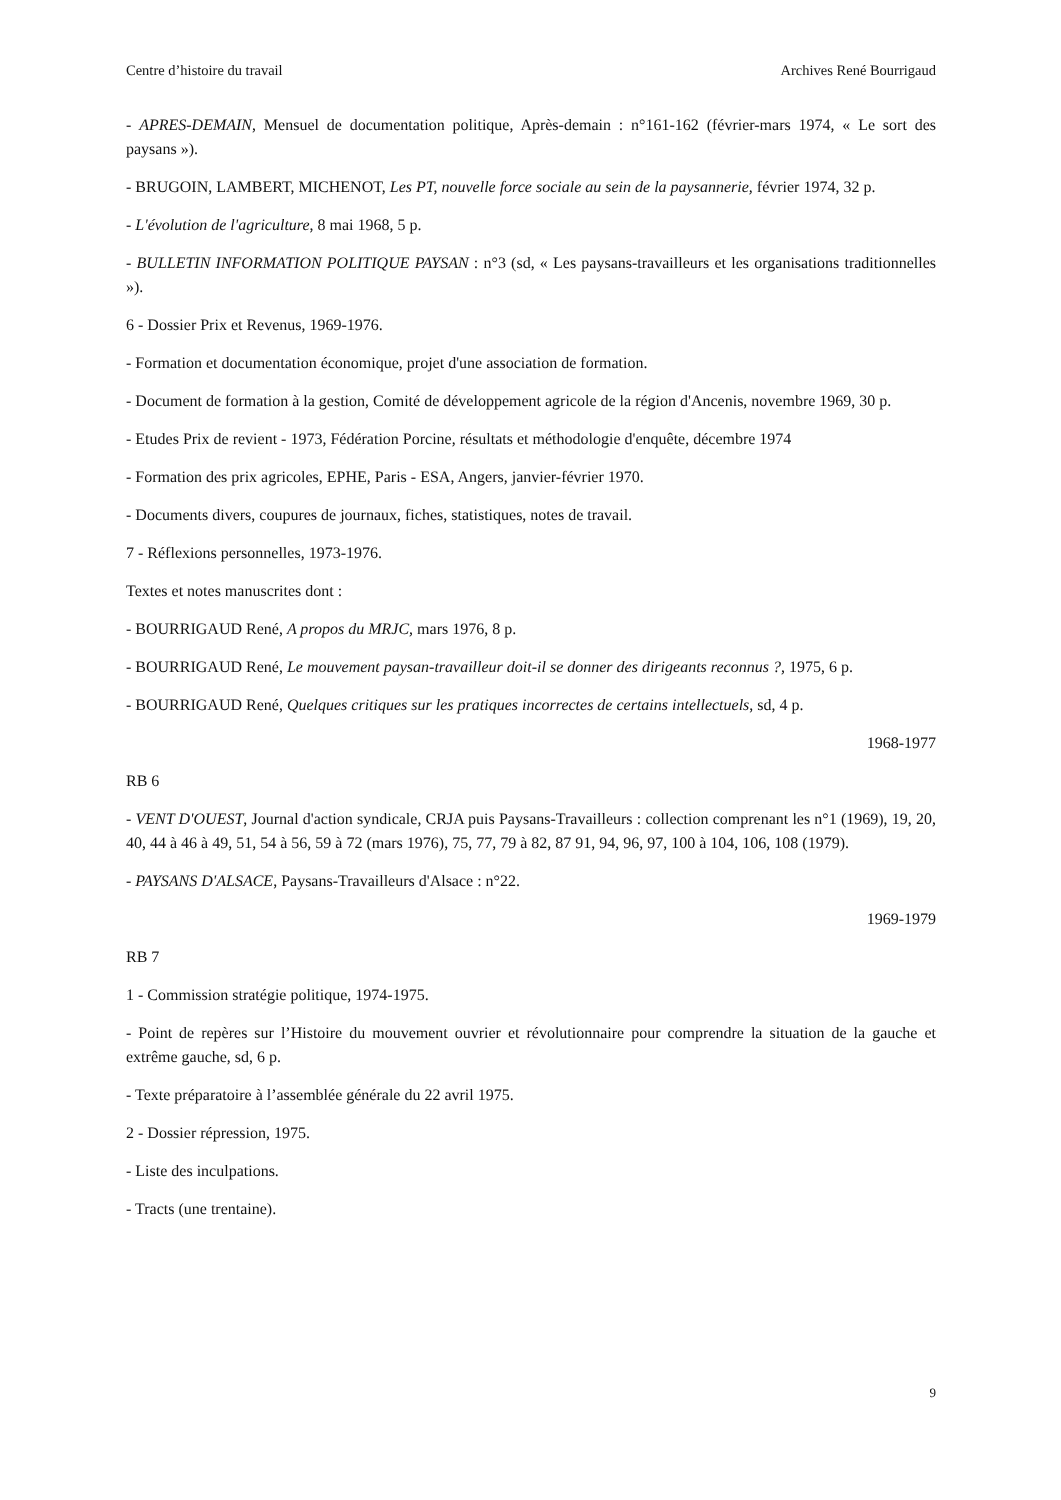Centre d’histoire du travail Archives René Bourrigaud
- APRES-DEMAIN, Mensuel de documentation politique, Après-demain : n°161-162 (février-mars 1974, « Le sort des paysans »).
- BRUGOIN, LAMBERT, MICHENOT, Les PT, nouvelle force sociale au sein de la paysannerie, février 1974, 32 p.
- L'évolution de l'agriculture, 8 mai 1968, 5 p.
- BULLETIN INFORMATION POLITIQUE PAYSAN : n°3 (sd, « Les paysans-travailleurs et les organisations traditionnelles »).
6 - Dossier Prix et Revenus, 1969-1976.
- Formation et documentation économique, projet d'une association de formation.
- Document de formation à la gestion, Comité de développement agricole de la région d'Ancenis, novembre 1969, 30 p.
- Etudes Prix de revient - 1973, Fédération Porcine, résultats et méthodologie d'enquête, décembre 1974
- Formation des prix agricoles, EPHE, Paris - ESA, Angers, janvier-février 1970.
- Documents divers, coupures de journaux, fiches, statistiques, notes de travail.
7 - Réflexions personnelles, 1973-1976.
Textes et notes manuscrites dont :
- BOURRIGAUD René, A propos du MRJC, mars 1976, 8 p.
- BOURRIGAUD René, Le mouvement paysan-travailleur doit-il se donner des dirigeants reconnus ?, 1975, 6 p.
- BOURRIGAUD René, Quelques critiques sur les pratiques incorrectes de certains intellectuels, sd, 4 p.
1968-1977
RB 6
- VENT D'OUEST, Journal d'action syndicale, CRJA puis Paysans-Travailleurs : collection comprenant les n°1 (1969), 19, 20, 40, 44 à 46 à 49, 51, 54 à 56, 59 à 72 (mars 1976), 75, 77, 79 à 82, 87 91, 94, 96, 97, 100 à 104, 106, 108 (1979).
- PAYSANS D'ALSACE, Paysans-Travailleurs d'Alsace : n°22.
1969-1979
RB 7
1 - Commission stratégie politique, 1974-1975.
- Point de repères sur l’Histoire du mouvement ouvrier et révolutionnaire pour comprendre la situation de la gauche et extrême gauche, sd, 6 p.
- Texte préparatoire à l’assemblée générale du 22 avril 1975.
2 - Dossier répression, 1975.
- Liste des inculpations.
- Tracts (une trentaine).
9